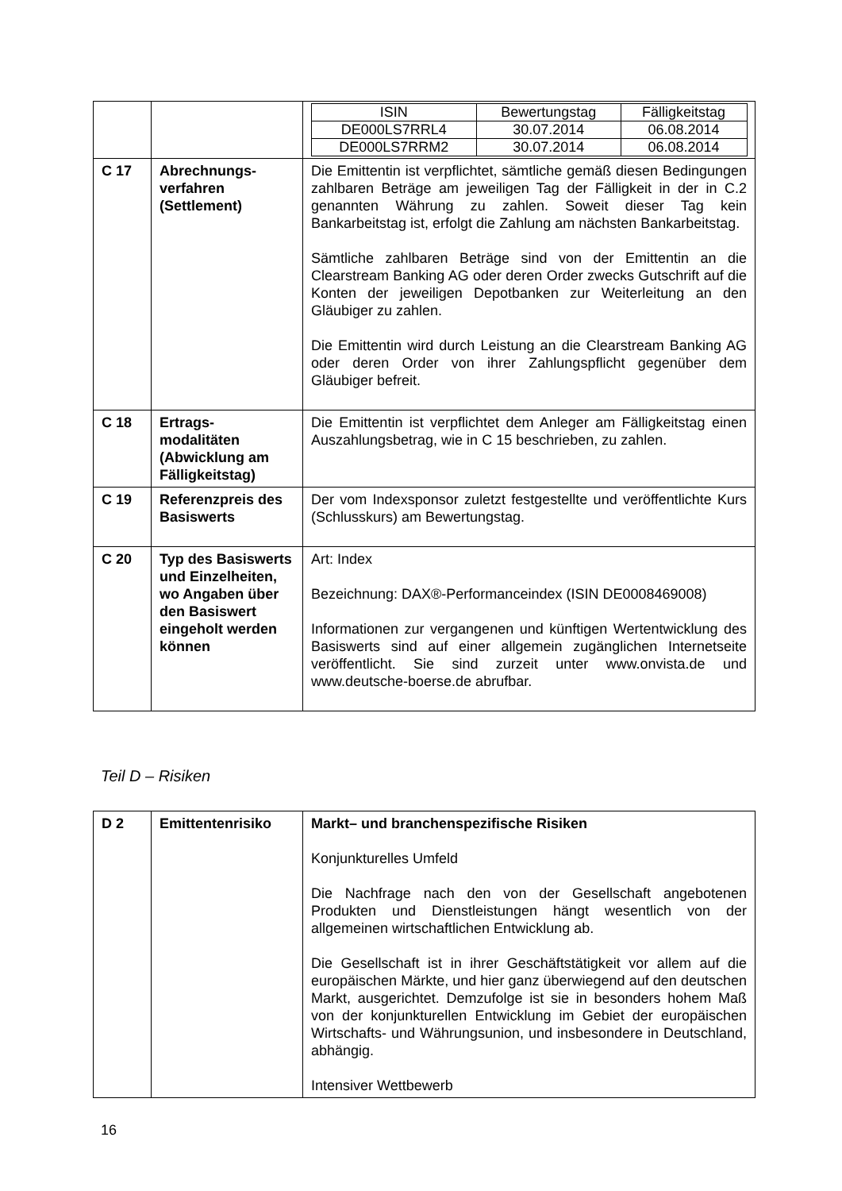| | | / ISIN / Bewertungstag / Fälligkeitstag / / DE000LS7RRL4 / 30.07.2014 / 06.08.2014 / / DE000LS7RRM2 / 30.07.2014 / 06.08.2014 / |
| C 17 | Abrechnungs-verfahren (Settlement) | Die Emittentin ist verpflichtet, sämtliche gemäß diesen Bedingungen zahlbaren Beträge am jeweiligen Tag der Fälligkeit in der in C.2 genannten Währung zu zahlen. Soweit dieser Tag kein Bankarbeitstag ist, erfolgt die Zahlung am nächsten Bankarbeitstag. Sämtliche zahlbaren Beträge sind von der Emittentin an die Clearstream Banking AG oder deren Order zwecks Gutschrift auf die Konten der jeweiligen Depotbanken zur Weiterleitung an den Gläubiger zu zahlen. Die Emittentin wird durch Leistung an die Clearstream Banking AG oder deren Order von ihrer Zahlungspflicht gegenüber dem Gläubiger befreit. |
| C 18 | Ertrags-modalitäten (Abwicklung am Fälligkeitstag) | Die Emittentin ist verpflichtet dem Anleger am Fälligkeitstag einen Auszahlungsbetrag, wie in C 15 beschrieben, zu zahlen. |
| C 19 | Referenzpreis des Basiswerts | Der vom Indexsponsor zuletzt festgestellte und veröffentlichte Kurs (Schlusskurs) am Bewertungstag. |
| C 20 | Typ des Basiswerts und Einzelheiten, wo Angaben über den Basiswert eingeholt werden können | Art: Index Bezeichnung: DAX®-Performanceindex (ISIN DE0008469008) Informationen zur vergangenen und künftigen Wertentwicklung des Basiswerts sind auf einer allgemein zugänglichen Internetseite veröffentlicht. Sie sind zurzeit unter www.onvista.de und www.deutsche-boerse.de abrufbar. |
Teil D – Risiken
| D 2 | Emittentenrisiko | Markt– und branchenspezifische Risiken Konjunkturelles Umfeld Die Nachfrage nach den von der Gesellschaft angebotenen Produkten und Dienstleistungen hängt wesentlich von der allgemeinen wirtschaftlichen Entwicklung ab. Die Gesellschaft ist in ihrer Geschäftstätigkeit vor allem auf die europäischen Märkte, und hier ganz überwiegend auf den deutschen Markt, ausgerichtet. Demzufolge ist sie in besonders hohem Maß von der konjunkturellen Entwicklung im Gebiet der europäischen Wirtschafts- und Währungsunion, und insbesondere in Deutschland, abhängig. Intensiver Wettbewerb |
16